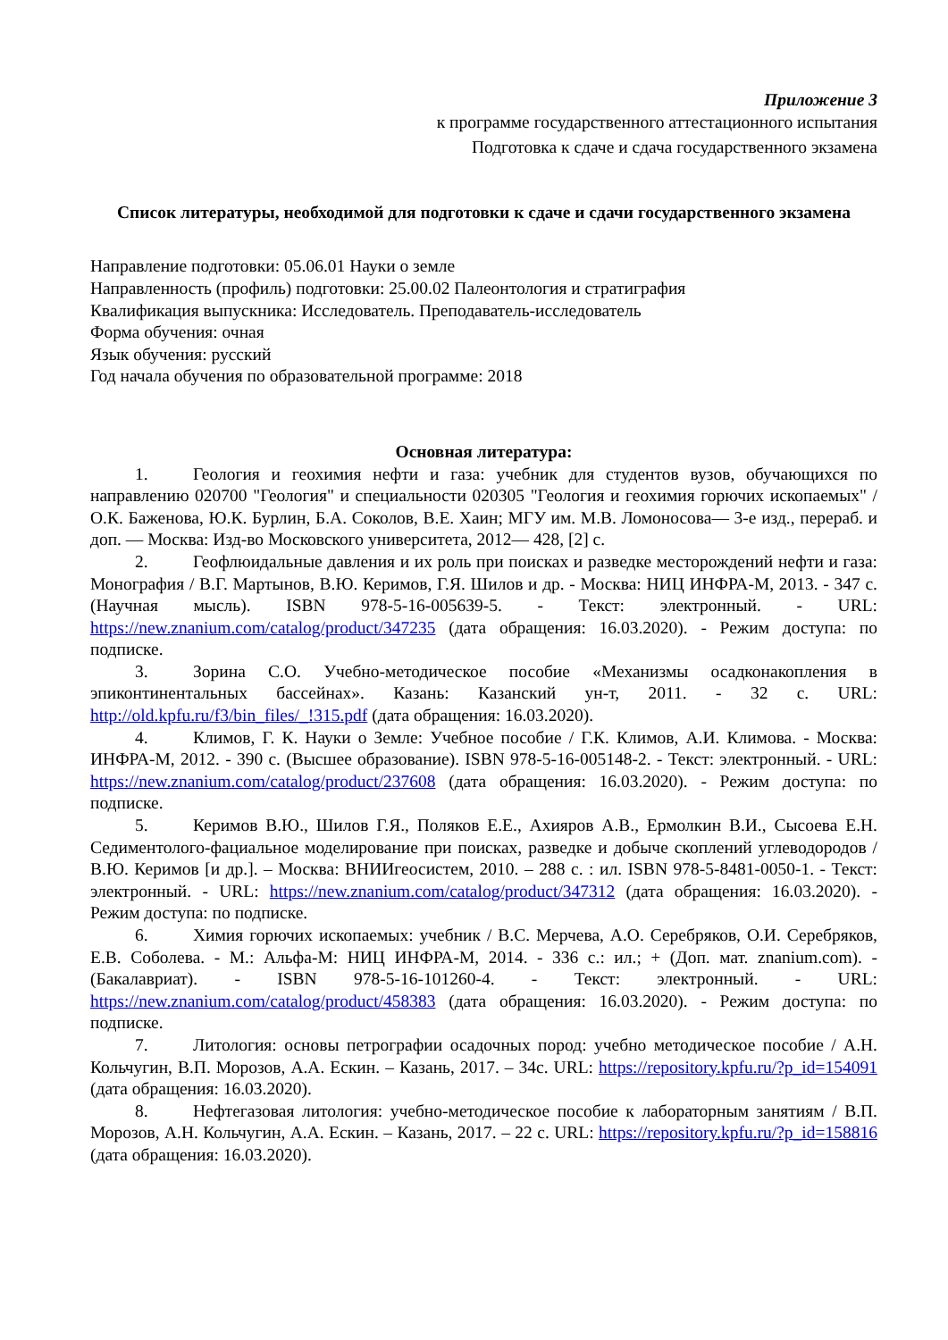Приложение 3
к программе государственного аттестационного испытания
Подготовка к сдаче и сдача государственного экзамена
Список литературы, необходимой для подготовки к сдаче и сдачи государственного экзамена
Направление подготовки: 05.06.01 Науки о земле
Направленность (профиль) подготовки: 25.00.02 Палеонтология и стратиграфия
Квалификация выпускника: Исследователь. Преподаватель-исследователь
Форма обучения: очная
Язык обучения: русский
Год начала обучения по образовательной программе: 2018
Основная литература:
1. Геология и геохимия нефти и газа: учебник для студентов вузов, обучающихся по направлению 020700 "Геология" и специальности 020305 "Геология и геохимия горючих ископаемых" / О.К. Баженова, Ю.К. Бурлин, Б.А. Соколов, В.Е. Хаин; МГУ им. М.В. Ломоносова— 3-е изд., перераб. и доп. — Москва: Изд-во Московского университета, 2012— 428, [2] с.
2. Геофлюидальные давления и их роль при поисках и разведке месторождений нефти и газа: Монография / В.Г. Мартынов, В.Ю. Керимов, Г.Я. Шилов и др. - Москва: НИЦ ИНФРА-М, 2013. - 347 с. (Научная мысль). ISBN 978-5-16-005639-5. - Текст: электронный. - URL: https://new.znanium.com/catalog/product/347235 (дата обращения: 16.03.2020). - Режим доступа: по подписке.
3. Зорина С.О. Учебно-методическое пособие «Механизмы осадконакопления в эпиконтинентальных бассейнах». Казань: Казанский ун-т, 2011. - 32 с. URL: http://old.kpfu.ru/f3/bin_files/_!315.pdf (дата обращения: 16.03.2020).
4. Климов, Г. К. Науки о Земле: Учебное пособие / Г.К. Климов, А.И. Климова. - Москва: ИНФРА-М, 2012. - 390 с. (Высшее образование). ISBN 978-5-16-005148-2. - Текст: электронный. - URL: https://new.znanium.com/catalog/product/237608 (дата обращения: 16.03.2020). - Режим доступа: по подписке.
5. Керимов В.Ю., Шилов Г.Я., Поляков Е.Е., Ахияров А.В., Ермолкин В.И., Сысоева Е.Н. Седиментолого-фациальное моделирование при поисках, разведке и добыче скоплений углеводородов / В.Ю. Керимов [и др.]. – Москва: ВНИИгеосистем, 2010. – 288 с. : ил. ISBN 978-5-8481-0050-1. - Текст: электронный. - URL: https://new.znanium.com/catalog/product/347312 (дата обращения: 16.03.2020). - Режим доступа: по подписке.
6. Химия горючих ископаемых: учебник / В.С. Мерчева, А.О. Серебряков, О.И. Серебряков, Е.В. Соболева. - М.: Альфа-М: НИЦ ИНФРА-М, 2014. - 336 с.: ил.; + (Доп. мат. znanium.com). - (Бакалавриат). - ISBN 978-5-16-101260-4. - Текст: электронный. - URL: https://new.znanium.com/catalog/product/458383 (дата обращения: 16.03.2020). - Режим доступа: по подписке.
7. Литология: основы петрографии осадочных пород: учебно методическое пособие / А.Н. Кольчугин, В.П. Морозов, А.А. Ескин. – Казань, 2017. – 34с. URL: https://repository.kpfu.ru/?p_id=154091 (дата обращения: 16.03.2020).
8. Нефтегазовая литология: учебно-методическое пособие к лабораторным занятиям / В.П. Морозов, А.Н. Кольчугин, А.А. Ескин. – Казань, 2017. – 22 с. URL: https://repository.kpfu.ru/?p_id=158816 (дата обращения: 16.03.2020).